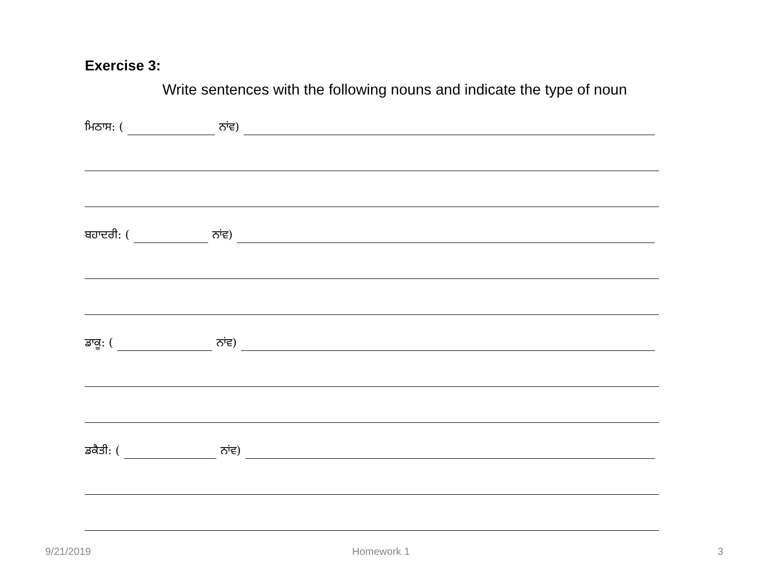Exercise 3:
Write sentences with the following nouns and indicate the type of noun
ਮਿਠਾਸ: ( ਨਾਂਵ)
ਬਹਾਦਰੀ: ( ਨਾਂਵ)
ਡਾਕੂ: ( ਨਾਂਵ)
ਡਕੈਤੀ: ( ਨਾਂਵ)
9/21/2019 Homework 1 3